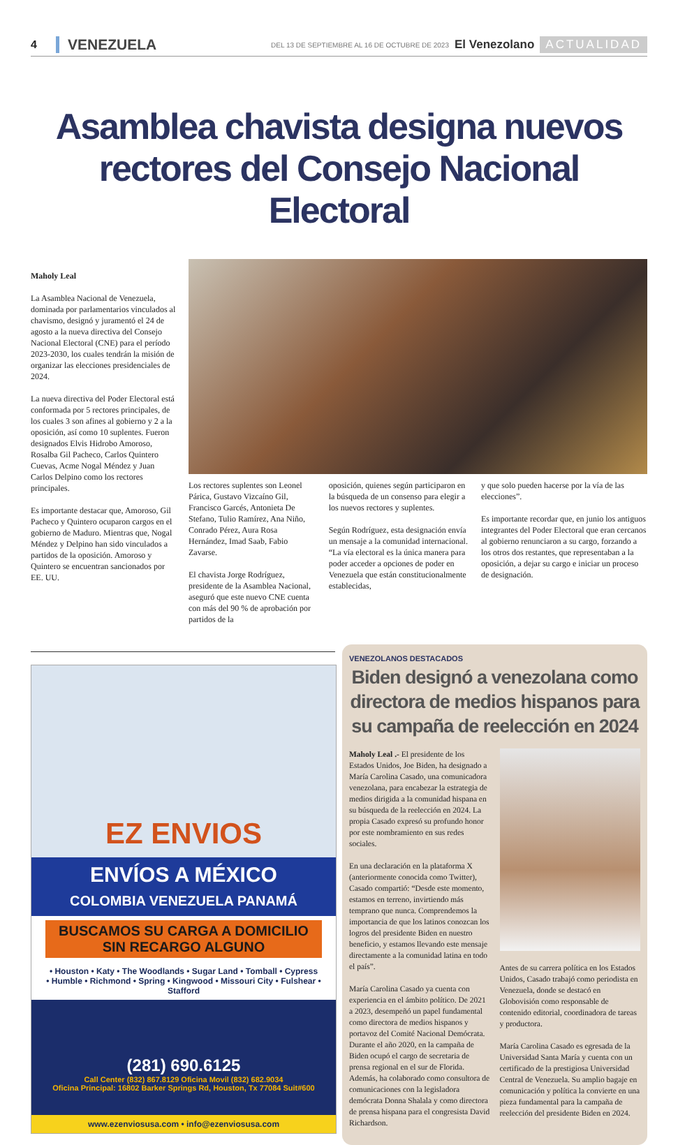4 VENEZUELA DEL 13 DE SEPTIEMBRE AL 16 DE OCTUBRE DE 2023 El Venezolano ACTUALIDAD
Asamblea chavista designa nuevos rectores del Consejo Nacional Electoral
Maholy Leal
La Asamblea Nacional de Venezuela, dominada por parlamentarios vinculados al chavismo, designó y juramentó el 24 de agosto a la nueva directiva del Consejo Nacional Electoral (CNE) para el período 2023-2030, los cuales tendrán la misión de organizar las elecciones presidenciales de 2024.
La nueva directiva del Poder Electoral está conformada por 5 rectores principales, de los cuales 3 son afines al gobierno y 2 a la oposición, así como 10 suplentes. Fueron designados Elvis Hidrobo Amoroso, Rosalba Gil Pacheco, Carlos Quintero Cuevas, Acme Nogal Méndez y Juan Carlos Delpino como los rectores principales.
Es importante destacar que, Amoroso, Gil Pacheco y Quintero ocuparon cargos en el gobierno de Maduro. Mientras que, Nogal Méndez y Delpino han sido vinculados a partidos de la oposición. Amoroso y Quintero se encuentran sancionados por EE. UU.
Los rectores suplentes son Leonel Párica, Gustavo Vizcaíno Gil, Francisco Garcés, Antonieta De Stefano, Tulio Ramírez, Ana Niño, Conrado Pérez, Aura Rosa Hernández, Imad Saab, Fabio Zavarse.
El chavista Jorge Rodríguez, presidente de la Asamblea Nacional, aseguró que este nuevo CNE cuenta con más del 90 % de aprobación por partidos de la
oposición, quienes según participaron en la búsqueda de un consenso para elegir a los nuevos rectores y suplentes.
Según Rodríguez, esta designación envía un mensaje a la comunidad internacional. “La vía electoral es la única manera para poder acceder a opciones de poder en Venezuela que están constitucionalmente establecidas,
y que solo pueden hacerse por la vía de las elecciones”.
Es importante recordar que, en junio los antiguos integrantes del Poder Electoral que eran cercanos al gobierno renunciaron a su cargo, forzando a los otros dos restantes, que representaban a la oposición, a dejar su cargo e iniciar un proceso de designación.
EZ ENVIOS
ENVÍOS A MÉXICO
COLOMBIA VENEZUELA PANAMÁ
BUSCAMOS SU CARGA A DOMICILIO
SIN RECARGO ALGUNO
• Houston • Katy • The Woodlands • Sugar Land • Tomball • Cypress
• Humble • Richmond • Spring • Kingwood • Missouri City • Fulshear • Stafford
(281) 690.6125
Call Center (832) 867.8129 Oficina Movil (832) 682.9034
Oficina Principal: 16802 Barker Springs Rd, Houston, Tx 77084 Suit#600
www.ezenviosusa.com • info@ezenviosusa.com
VENEZOLANOS DESTACADOS
Biden designó a venezolana como directora de medios hispanos para su campaña de reelección en 2024
Maholy Leal .- El presidente de los Estados Unidos, Joe Biden, ha designado a María Carolina Casado, una comunicadora venezolana, para encabezar la estrategia de medios dirigida a la comunidad hispana en su búsqueda de la reelección en 2024. La propia Casado expresó su profundo honor por este nombramiento en sus redes sociales.
En una declaración en la plataforma X (anteriormente conocida como Twitter), Casado compartió: “Desde este momento, estamos en terreno, invirtiendo más temprano que nunca. Comprendemos la importancia de que los latinos conozcan los logros del presidente Biden en nuestro beneficio, y estamos llevando este mensaje directamente a la comunidad latina en todo el país”.
María Carolina Casado ya cuenta con experiencia en el ámbito político. De 2021 a 2023, desempeñó un papel fundamental como directora de medios hispanos y portavoz del Comité Nacional Demócrata. Durante el año 2020, en la campaña de Biden ocupó el cargo de secretaria de prensa regional en el sur de Florida. Además, ha colaborado como consultora de comunicaciones con la legisladora demócrata Donna Shalala y como directora de prensa hispana para el congresista David Richardson.
Antes de su carrera política en los Estados Unidos, Casado trabajó como periodista en Venezuela, donde se destacó en Globovisión como responsable de contenido editorial, coordinadora de tareas y productora.
María Carolina Casado es egresada de la Universidad Santa María y cuenta con un certificado de la prestigiosa Universidad Central de Venezuela. Su amplio bagaje en comunicación y política la convierte en una pieza fundamental para la campaña de reelección del presidente Biden en 2024.